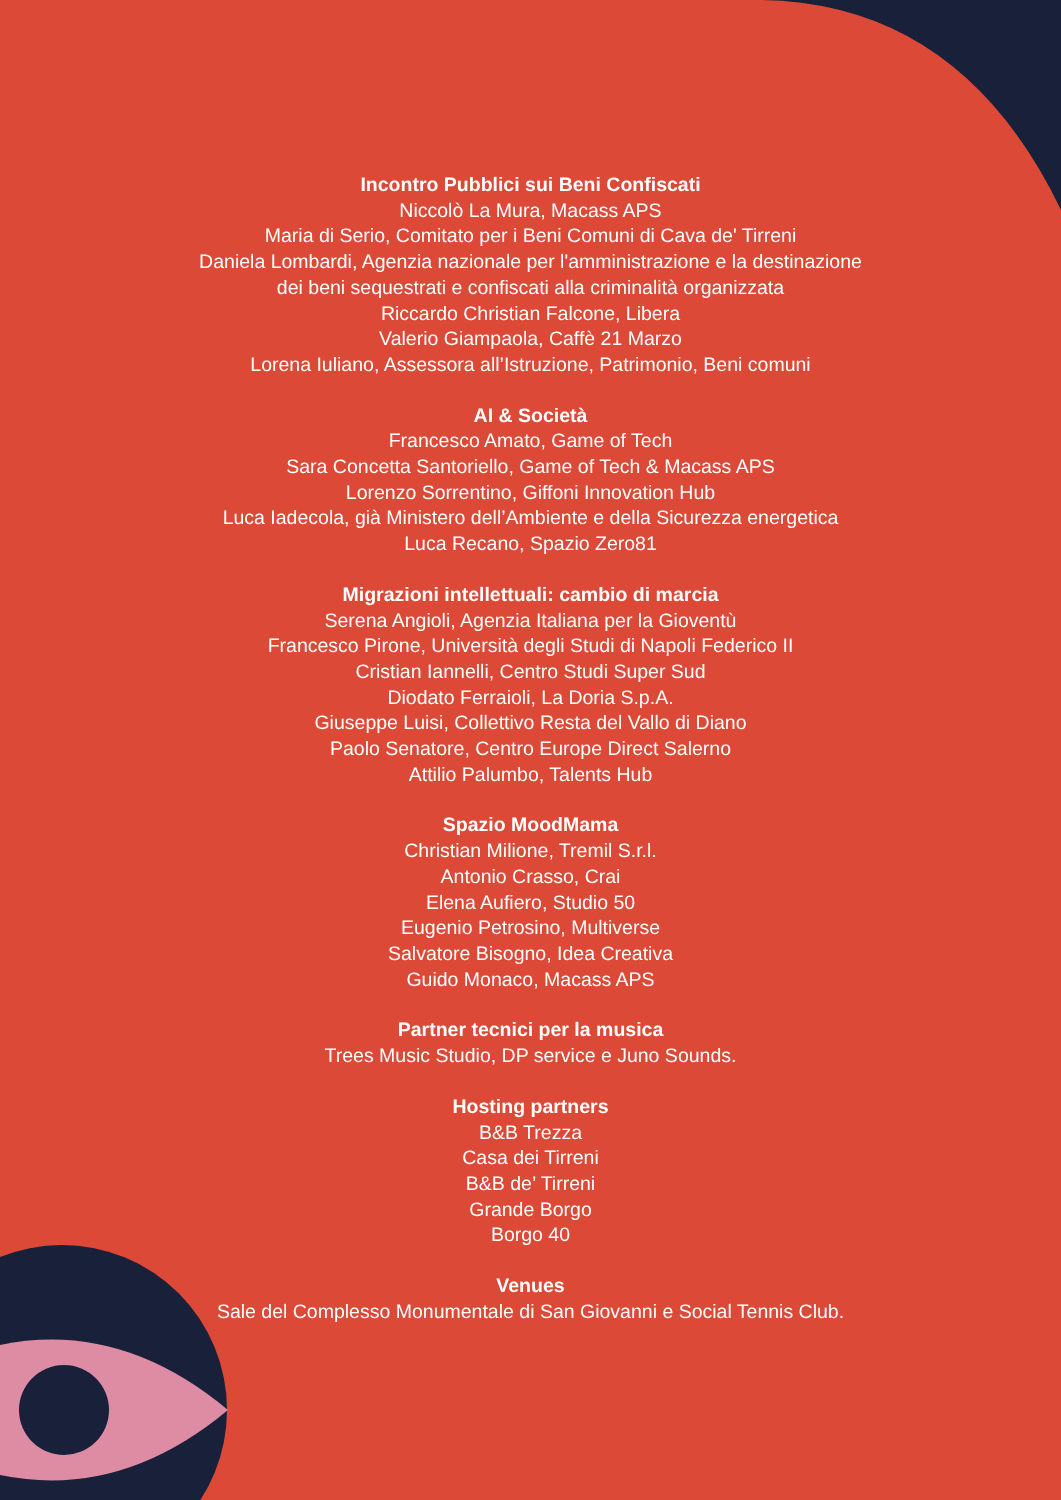Incontro Pubblici sui Beni Confiscati
Niccolò La Mura, Macass APS
Maria di Serio, Comitato per i Beni Comuni di Cava de' Tirreni
Daniela Lombardi, Agenzia nazionale per l'amministrazione e la destinazione
dei beni sequestrati e confiscati alla criminalità organizzata
Riccardo Christian Falcone, Libera
Valerio Giampaola, Caffè 21 Marzo
Lorena Iuliano, Assessora all’Istruzione, Patrimonio, Beni comuni
AI & Società
Francesco Amato, Game of Tech
Sara Concetta Santoriello, Game of Tech & Macass APS
Lorenzo Sorrentino, Giffoni Innovation Hub
Luca Iadecola, già Ministero dell’Ambiente e della Sicurezza energetica
Luca Recano, Spazio Zero81
Migrazioni intellettuali: cambio di marcia
Serena Angioli, Agenzia Italiana per la Gioventù
Francesco Pirone, Università degli Studi di Napoli Federico II
Cristian Iannelli, Centro Studi Super Sud
Diodato Ferraioli, La Doria S.p.A.
Giuseppe Luisi, Collettivo Resta del Vallo di Diano
Paolo Senatore, Centro Europe Direct Salerno
Attilio Palumbo, Talents Hub
Spazio MoodMama
Christian Milione, Tremil S.r.l.
Antonio Crasso, Crai
Elena Aufiero, Studio 50
Eugenio Petrosino, Multiverse
Salvatore Bisogno, Idea Creativa
Guido Monaco, Macass APS
Partner tecnici per la musica
Trees Music Studio, DP service e Juno Sounds.
Hosting partners
B&B Trezza
Casa dei Tirreni
B&B de’ Tirreni
Grande Borgo
Borgo 40
Venues
Sale del Complesso Monumentale di San Giovanni e Social Tennis Club.